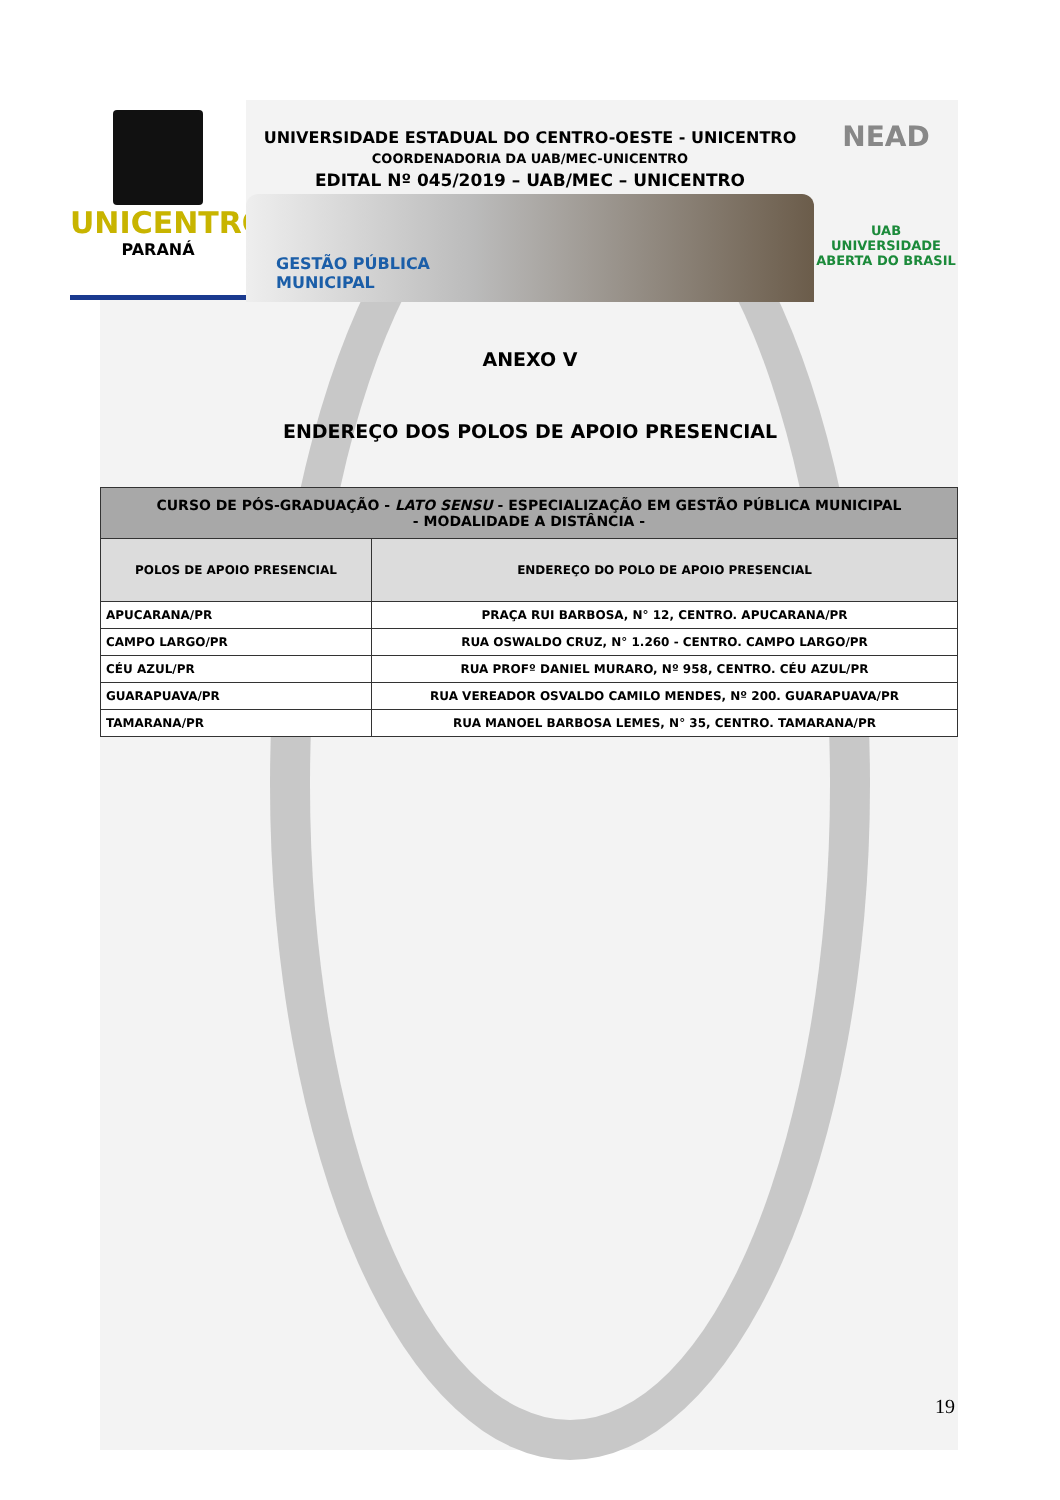UNICENTRO
PARANÁ
UNIVERSIDADE ESTADUAL DO CENTRO-OESTE - UNICENTRO
COORDENADORIA DA UAB/MEC-UNICENTRO
EDITAL Nº 045/2019 – UAB/MEC – UNICENTRO
GESTÃO PÚBLICA
MUNICIPAL
NEAD
UAB UNIVERSIDADE
ABERTA DO BRASIL
ANEXO V
ENDEREÇO DOS POLOS DE APOIO PRESENCIAL
| CURSO DE PÓS-GRADUAÇÃO - LATO SENSU - ESPECIALIZAÇÃO EM GESTÃO PÚBLICA MUNICIPAL - MODALIDADE A DISTÂNCIA - | |
| --- | --- |
| POLOS DE APOIO PRESENCIAL | ENDEREÇO DO POLO DE APOIO PRESENCIAL |
| APUCARANA/PR | PRAÇA RUI BARBOSA, N° 12, CENTRO. APUCARANA/PR |
| CAMPO LARGO/PR | RUA OSWALDO CRUZ, N° 1.260 - CENTRO. CAMPO LARGO/PR |
| CÉU AZUL/PR | RUA PROFº DANIEL MURARO, Nº 958, CENTRO. CÉU AZUL/PR |
| GUARAPUAVA/PR | RUA VEREADOR OSVALDO CAMILO MENDES, Nº 200. GUARAPUAVA/PR |
| TAMARANA/PR | RUA MANOEL BARBOSA LEMES, N° 35, CENTRO. TAMARANA/PR |
19